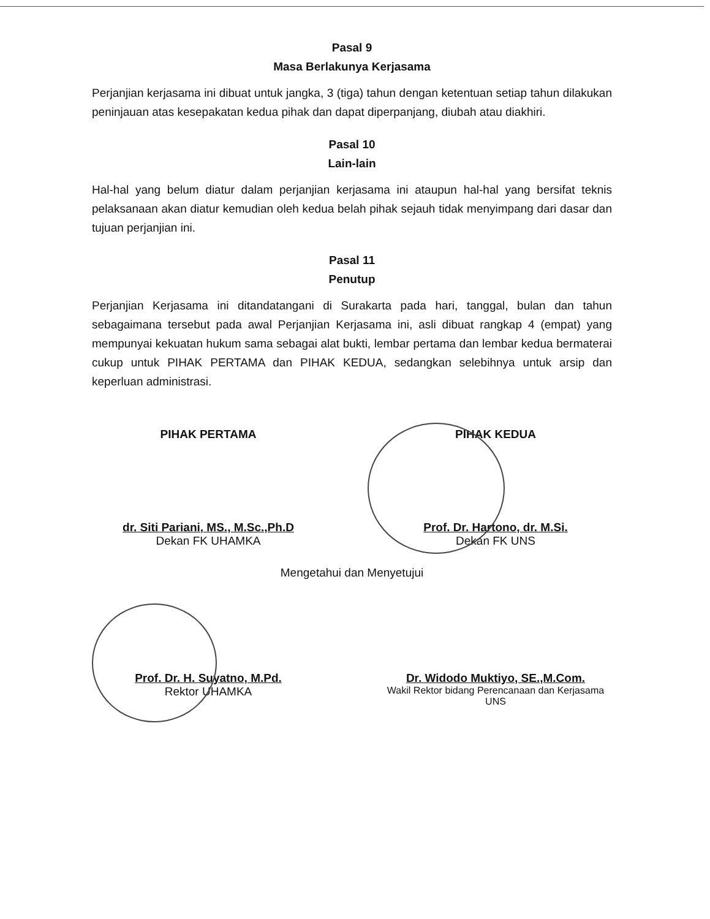Pasal 9
Masa Berlakunya Kerjasama
Perjanjian kerjasama ini dibuat untuk jangka, 3 (tiga) tahun dengan ketentuan setiap tahun dilakukan peninjauan atas kesepakatan kedua pihak dan dapat diperpanjang, diubah atau diakhiri.
Pasal 10
Lain-lain
Hal-hal yang belum diatur dalam perjanjian kerjasama ini ataupun hal-hal yang bersifat teknis pelaksanaan akan diatur kemudian oleh kedua belah pihak sejauh tidak menyimpang dari dasar dan tujuan perjanjian ini.
Pasal 11
Penutup
Perjanjian Kerjasama ini ditandatangani di Surakarta pada hari, tanggal, bulan dan tahun sebagaimana tersebut pada awal Perjanjian Kerjasama ini, asli dibuat rangkap 4 (empat) yang mempunyai kekuatan hukum sama sebagai alat bukti, lembar pertama dan lembar kedua bermaterai cukup untuk PIHAK PERTAMA dan PIHAK KEDUA, sedangkan selebihnya untuk arsip dan keperluan administrasi.
PIHAK PERTAMA
dr. Siti Pariani, MS., M.Sc.,Ph.D
Dekan FK UHAMKA
PIHAK KEDUA
Prof. Dr. Hartono, dr. M.Si.
Dekan FK UNS
Mengetahui dan Menyetujui
Prof. Dr. H. Suyatno, M.Pd.
Rektor UHAMKA
Dr. Widodo Muktiyo, SE.,M.Com.
Wakil Rektor bidang Perencanaan dan Kerjasama UNS